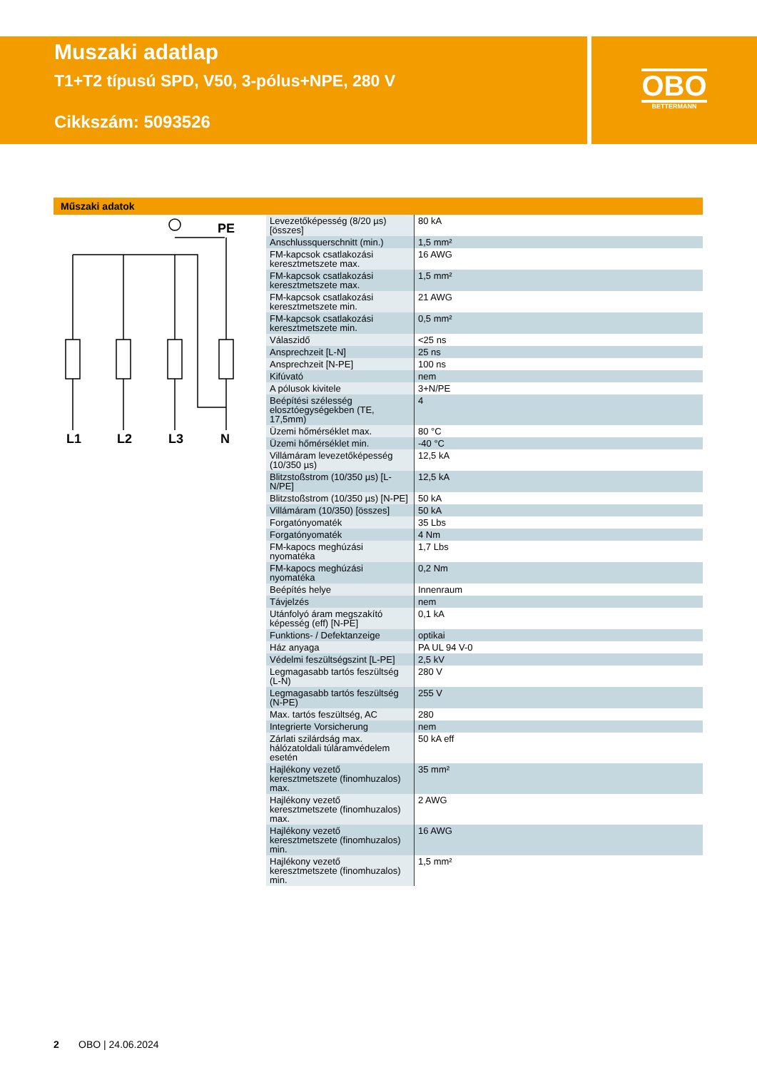Muszaki adatlap
T1+T2 típusú SPD, V50, 3-pólus+NPE, 280 V
Cikkszám: 5093526
OBO
BETTERMANN
Műszaki adatok
PE
L1
L2
L3
N
| Levezetőképesség (8/20 µs) [összes] | 80 kA |
| Anschlussquerschnitt (min.) | 1,5 mm² |
| FM-kapcsok csatlakozási keresztmetszete max. | 16 AWG |
| FM-kapcsok csatlakozási keresztmetszete max. | 1,5 mm² |
| FM-kapcsok csatlakozási keresztmetszete min. | 21 AWG |
| FM-kapcsok csatlakozási keresztmetszete min. | 0,5 mm² |
| Válaszidő | <25 ns |
| Ansprechzeit [L-N] | 25 ns |
| Ansprechzeit [N-PE] | 100 ns |
| Kifúvató | nem |
| A pólusok kivitele | 3+N/PE |
| Beépítési szélesség elosztóegységekben (TE, 17,5mm) | 4 |
| Üzemi hőmérséklet max. | 80 °C |
| Üzemi hőmérséklet min. | -40 °C |
| Villámáram levezetőképesség (10/350 µs) | 12,5 kA |
| Blitzstoßstrom (10/350 µs) [L-N/PE] | 12,5 kA |
| Blitzstoßstrom (10/350 µs) [N-PE] | 50 kA |
| Villámáram (10/350) [összes] | 50 kA |
| Forgatónyomaték | 35 Lbs |
| Forgatónyomaték | 4 Nm |
| FM-kapocs meghúzási nyomatéka | 1,7 Lbs |
| FM-kapocs meghúzási nyomatéka | 0,2 Nm |
| Beépítés helye | Innenraum |
| Távjelzés | nem |
| Utánfolyó áram megszakító képesség (eff) [N-PE] | 0,1 kA |
| Funktions- / Defektanzeige | optikai |
| Ház anyaga | PA UL 94 V-0 |
| Védelmi feszültségszint [L-PE] | 2,5 kV |
| Legmagasabb tartós feszültség (L-N) | 280 V |
| Legmagasabb tartós feszültség (N-PE) | 255 V |
| Max. tartós feszültség, AC | 280 |
| Integrierte Vorsicherung | nem |
| Zárlati szilárdság max. hálózatoldali túláramvédelem esetén | 50 kA eff |
| Hajlékony vezető keresztmetszete (finomhuzalos) max. | 35 mm² |
| Hajlékony vezető keresztmetszete (finomhuzalos) max. | 2 AWG |
| Hajlékony vezető keresztmetszete (finomhuzalos) min. | 16 AWG |
| Hajlékony vezető keresztmetszete (finomhuzalos) min. | 1,5 mm² |
2 OBO | 24.06.2024